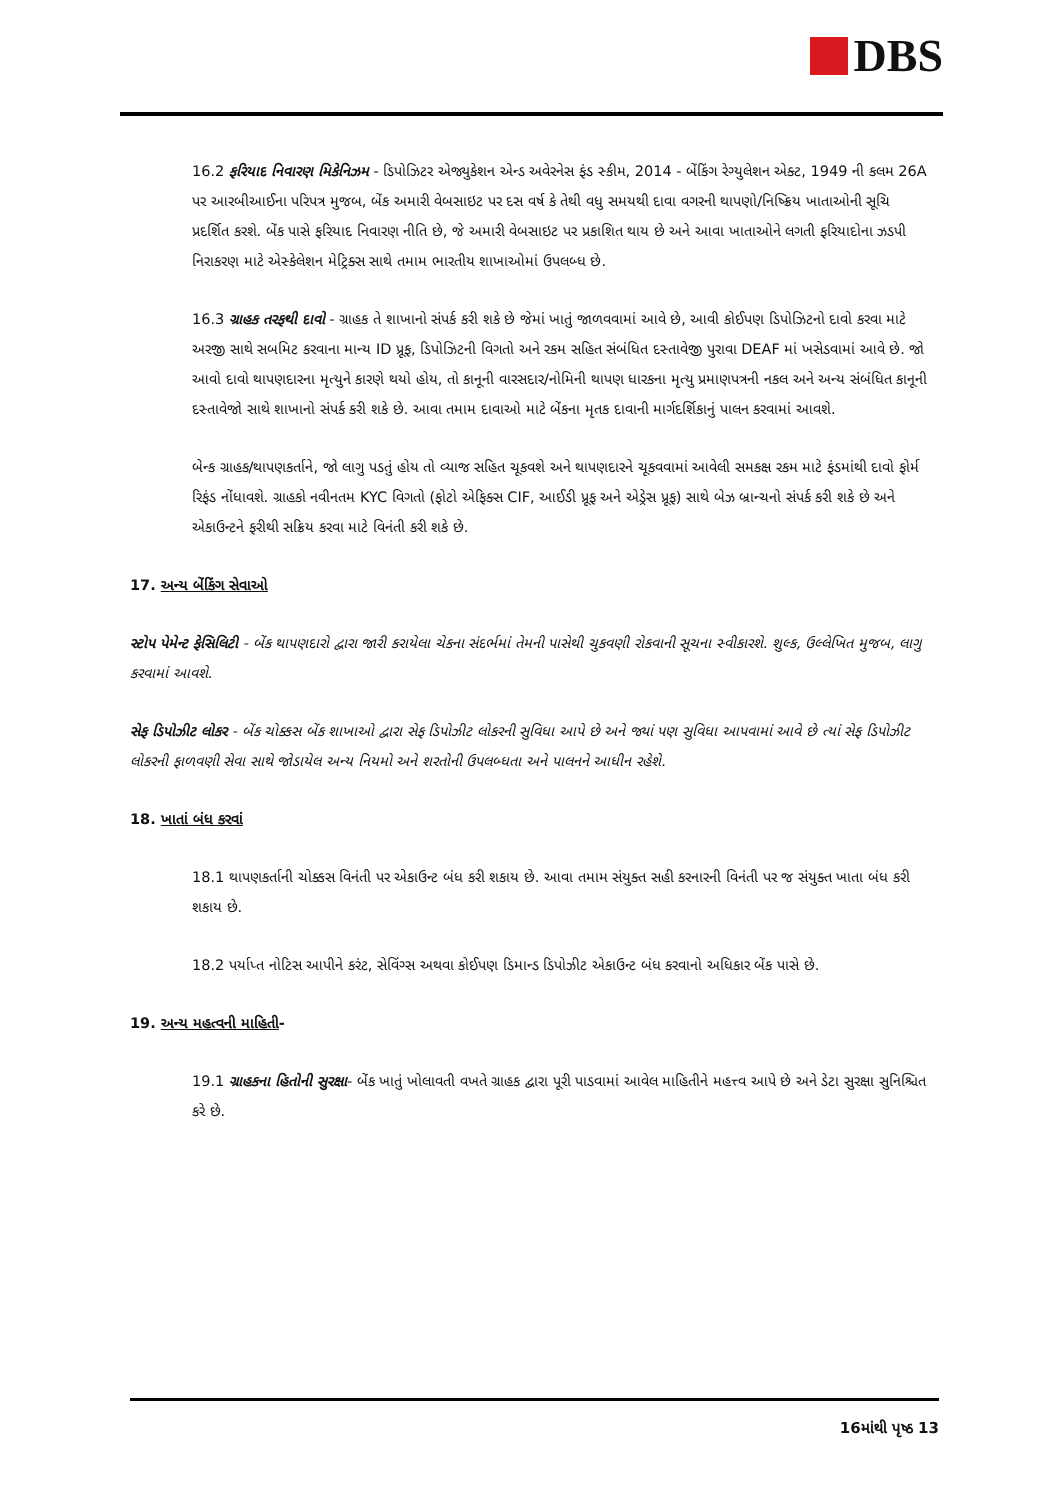DBS
16.2 ફરિયાદ નિવારણ મિકેનિઝમ - ડિપોઝિટર એજ્યુકેશન એન્ડ અવેરનેસ ફંડ સ્કીમ, 2014 - બેંકિંગ રેગ્યુલેશન એક્ટ, 1949 ની કલમ 26A પર આરબીઆઈના પરિપત્ર મુજબ, બેંક અમારી વેબસાઇટ પર દસ વર્ષ કે તેથી વધુ સમયથી દાવા વગરની થાપણો/નિષ્ક્રિય ખાતાઓની સૂચિ પ્રદર્શિત કરશે. બેંક પાસે ફરિયાદ નિવારણ નીતિ છે, જે અમારી વેબસાઇટ પર પ્રકાશિત થાય છે અને આવા ખાતાઓને લગતી ફરિયાદોના ઝડપી નિરાકરણ માટે એસ્કેલેશન મેટ્રિક્સ સાથે તમામ ભારતીય શાખાઓમાં ઉપલબ્ધ છે.
16.3 ગ્રાહક તરફથી દાવો - ગ્રાહક તે શાખાનો સંપર્ક કરી શકે છે જેમાં ખાતું જાળવવામાં આવે છે, આવી કોઈપણ ડિપોઝિટનો દાવો કરવા માટે અરજી સાથે સબમિટ કરવાના માન્ય ID પ્રૂફ, ડિપોઝિટની વિગતો અને રકમ સહિત સંબંધિત દસ્તાવેજી પુરાવા DEAF માં ખસેડવામાં આવે છે. જો આવો દાવો થાપણદારના મૃત્યુને કારણે થયો હોય, તો કાનૂની વારસદાર/નોમિની થાપણ ધારકના મૃત્યુ પ્રમાણપત્રની નકલ અને અન્ય સંબંધિત કાનૂની દસ્તાવેજો સાથે શાખાનો સંપર્ક કરી શકે છે. આવા તમામ દાવાઓ માટે બેંકના મૃતક દાવાની માર્ગદર્શિકાનું પાલન કરવામાં આવશે.
બેન્ક ગ્રાહક/થાપણકર્તાને, જો લાગુ પડતું હોય તો વ્યાજ સહિત ચૂકવશે અને થાપણદારને ચૂકવવામાં આવેલી સમકક્ષ રકમ માટે ફંડમાંથી દાવો ફોર્મ રિફંડ નોંધાવશે. ગ્રાહકો નવીનતમ KYC વિગતો (ફોટો એફિક્સ CIF, આઈડી પ્રૂફ અને એડ્રેસ પ્રૂફ) સાથે બેઝ બ્રાન્ચનો સંપર્ક કરી શકે છે અને એકાઉન્ટને ફરીથી સક્રિય કરવા માટે વિનંતી કરી શકે છે.
17. અન્ય બેંકિંગ સેવાઓ
સ્ટોપ પેમેન્ટ ફેસિલિટી - બેંક થાપણદારો દ્વારા જારી કરાયેલા ચેકના સંદર્ભમાં તેમની પાસેથી ચુકવણી રોકવાની સૂચના સ્વીકારશે. શુલ્ક, ઉલ્લેખિત મુજબ, લાગુ કરવામાં આવશે.
સેફ ડિપોઝીટ લોકર - બેંક ચોક્કસ બેંક શાખાઓ દ્વારા સેફ ડિપોઝીટ લોકરની સુવિધા આપે છે અને જ્યાં પણ સુવિધા આપવામાં આવે છે ત્યાં સેફ ડિપોઝીટ લોકરની ફાળવણી સેવા સાથે જોડાયેલ અન્ય નિયમો અને શરતોની ઉપલબ્ધતા અને પાલનને આધીન રહેશે.
18. ખાતાં બંધ કરવાં
18.1 થાપણકર્તાની ચોક્કસ વિનંતી પર એકાઉન્ટ બંધ કરી શકાય છે. આવા તમામ સંયુક્ત સહી કરનારની વિનંતી પર જ સંયુક્ત ખાતા બંધ કરી શકાય છે.
18.2 પર્યાપ્ત નોટિસ આપીને કરંટ, સેવિંગ્સ અથવા કોઈપણ ડિમાન્ડ ડિપોઝીટ એકાઉન્ટ બંધ કરવાનો અધિકાર બેંક પાસે છે.
19. અન્ય મહત્વની માહિતી-
19.1 ગ્રાહકના હિતોની સુરક્ષા- બેંક ખાતું ખોલાવતી વખતે ગ્રાહક દ્વારા પૂરી પાડવામાં આવેલ માહિતીને મહત્ત્વ આપે છે અને ડેટા સુરક્ષા સુનિશ્ચિત કરે છે.
16માંથી પૃષ્ઠ 13